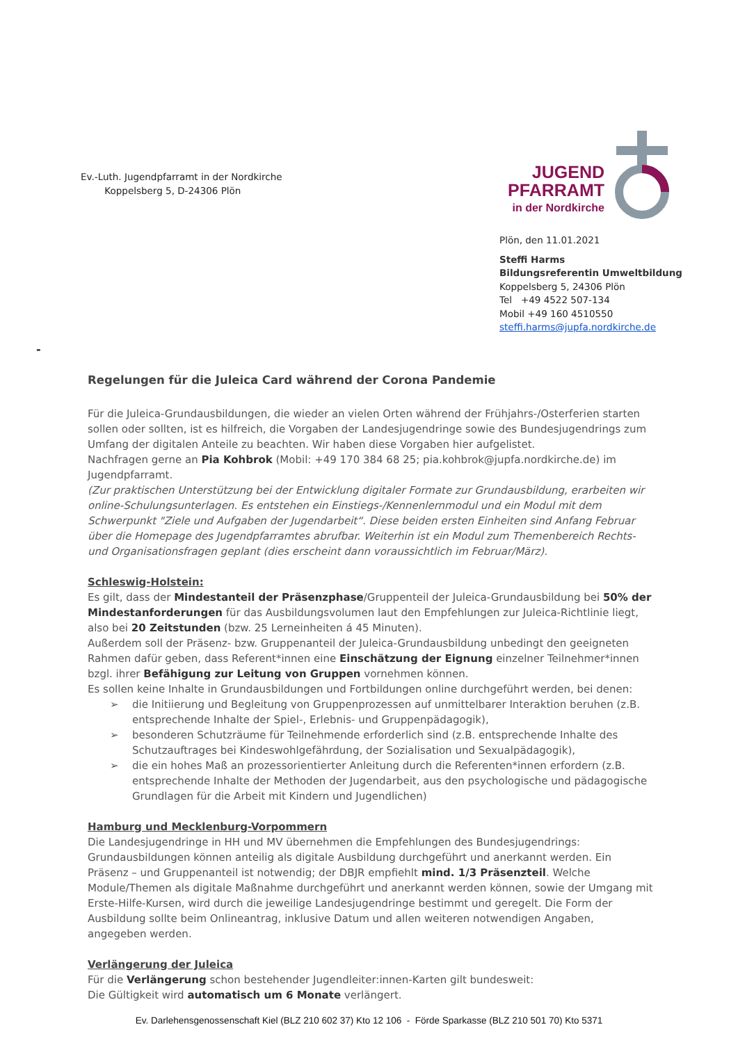Ev.-Luth. Jugendpfarramt in der Nordkirche
Koppelsberg 5, D-24306 Plön
JUGEND
PFARRAMT
in der Nordkirche
Plön, den 11.01.2021
Steffi Harms
Bildungsreferentin Umweltbildung
Koppelsberg 5, 24306 Plön
Tel +49 4522 507-134
Mobil +49 160 4510550
steffi.harms@jupfa.nordkirche.de
-
Regelungen für die Juleica Card während der Corona Pandemie
Für die Juleica-Grundausbildungen, die wieder an vielen Orten während der Frühjahrs-/Osterferien starten sollen oder sollten, ist es hilfreich, die Vorgaben der Landesjugendringe sowie des Bundesjugendrings zum Umfang der digitalen Anteile zu beachten. Wir haben diese Vorgaben hier aufgelistet.
Nachfragen gerne an Pia Kohbrok (Mobil: +49 170 384 68 25; pia.kohbrok@jupfa.nordkirche.de) im Jugendpfarramt.
(Zur praktischen Unterstützung bei der Entwicklung digitaler Formate zur Grundausbildung, erarbeiten wir online-Schulungsunterlagen. Es entstehen ein Einstiegs-/Kennenlernmodul und ein Modul mit dem Schwerpunkt "Ziele und Aufgaben der Jugendarbeit“. Diese beiden ersten Einheiten sind Anfang Februar über die Homepage des Jugendpfarramtes abrufbar. Weiterhin ist ein Modul zum Themenbereich Rechts- und Organisationsfragen geplant (dies erscheint dann voraussichtlich im Februar/März).
Schleswig-Holstein:
Es gilt, dass der Mindestanteil der Präsenzphase/Gruppenteil der Juleica-Grundausbildung bei 50% der Mindestanforderungen für das Ausbildungsvolumen laut den Empfehlungen zur Juleica-Richtlinie liegt, also bei 20 Zeitstunden (bzw. 25 Lerneinheiten á 45 Minuten).
Außerdem soll der Präsenz- bzw. Gruppenanteil der Juleica-Grundausbildung unbedingt den geeigneten Rahmen dafür geben, dass Referent*innen eine Einschätzung der Eignung einzelner Teilnehmer*innen bzgl. ihrer Befähigung zur Leitung von Gruppen vornehmen können.
Es sollen keine Inhalte in Grundausbildungen und Fortbildungen online durchgeführt werden, bei denen:
➢ die Initiierung und Begleitung von Gruppenprozessen auf unmittelbarer Interaktion beruhen (z.B. entsprechende Inhalte der Spiel-, Erlebnis- und Gruppenpädagogik),
➢ besonderen Schutzräume für Teilnehmende erforderlich sind (z.B. entsprechende Inhalte des Schutzauftrages bei Kindeswohlgefährdung, der Sozialisation und Sexualpädagogik),
➢ die ein hohes Maß an prozessorientierter Anleitung durch die Referenten*innen erfordern (z.B. entsprechende Inhalte der Methoden der Jugendarbeit, aus den psychologische und pädagogische Grundlagen für die Arbeit mit Kindern und Jugendlichen)
Hamburg und Mecklenburg-Vorpommern
Die Landesjugendringe in HH und MV übernehmen die Empfehlungen des Bundesjugendrings: Grundausbildungen können anteilig als digitale Ausbildung durchgeführt und anerkannt werden. Ein Präsenz – und Gruppenanteil ist notwendig; der DBJR empfiehlt mind. 1/3 Präsenzteil. Welche Module/Themen als digitale Maßnahme durchgeführt und anerkannt werden können, sowie der Umgang mit Erste-Hilfe-Kursen, wird durch die jeweilige Landesjugendringe bestimmt und geregelt. Die Form der Ausbildung sollte beim Onlineantrag, inklusive Datum und allen weiteren notwendigen Angaben, angegeben werden.
Verlängerung der Juleica
Für die Verlängerung schon bestehender Jugendleiter:innen-Karten gilt bundesweit:
Die Gültigkeit wird automatisch um 6 Monate verlängert.
Ev. Darlehensgenossenschaft Kiel (BLZ 210 602 37) Kto 12 106 - Förde Sparkasse (BLZ 210 501 70) Kto 5371